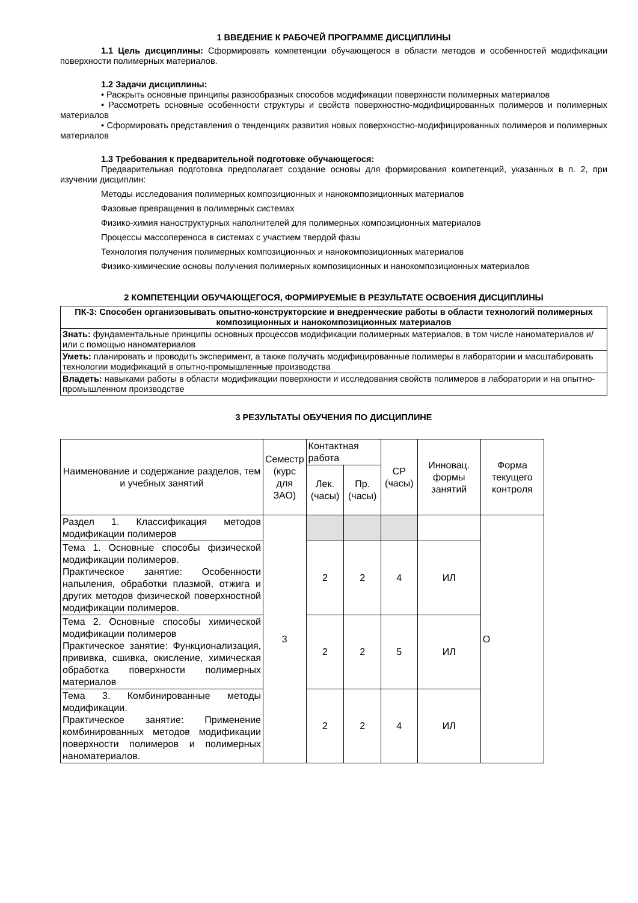1 ВВЕДЕНИЕ К РАБОЧЕЙ ПРОГРАММЕ ДИСЦИПЛИНЫ
1.1 Цель дисциплины: Сформировать компетенции обучающегося в области методов и особенностей модификации поверхности полимерных материалов.
1.2 Задачи дисциплины:
• Раскрыть основные принципы разнообразных способов модификации поверхности полимерных материалов
• Рассмотреть основные особенности структуры и свойств поверхностно-модифицированных полимеров и полимерных материалов
• Сформировать представления о тенденциях развития новых поверхностно-модифицированных полимеров и полимерных материалов
1.3 Требования к предварительной подготовке обучающегося:
Предварительная подготовка предполагает создание основы для формирования компетенций, указанных в п. 2, при изучении дисциплин:
Методы исследования полимерных композиционных и нанокомпозиционных материалов
Фазовые превращения в полимерных системах
Физико-химия наноструктурных наполнителей для полимерных композиционных материалов
Процессы массопереноса в системах с участием твердой фазы
Технология получения полимерных композиционных и нанокомпозиционных материалов
Физико-химические основы получения полимерных композиционных и нанокомпозиционных материалов
2 КОМПЕТЕНЦИИ ОБУЧАЮЩЕГОСЯ, ФОРМИРУЕМЫЕ В РЕЗУЛЬТАТЕ ОСВОЕНИЯ ДИСЦИПЛИНЫ
| ПК-3: Способен организовывать опытно-конструкторские и внедренческие работы в области технологий полимерных композиционных и нанокомпозиционных материалов |
| --- |
| Знать: фундаментальные принципы основных процессов модификации полимерных материалов, в том числе наноматериалов и/или с помощью наноматериалов |
| Уметь: планировать и проводить эксперимент, а также получать модифицированные полимеры в лаборатории и масштабировать технологии модификаций в опытно-промышленные производства |
| Владеть: навыками работы в области модификации поверхности и исследования свойств полимеров в лаборатории и на опытно-промышленном производстве |
3 РЕЗУЛЬТАТЫ ОБУЧЕНИЯ ПО ДИСЦИПЛИНЕ
| Наименование и содержание разделов, тем и учебных занятий | Семестр (курс для ЗАО) | Контактная работа | | СР (часы) | Инновац. формы занятий | Форма текущего контроля |
| --- | --- | --- | --- | --- | --- | --- |
| | | Лек. (часы) | Пр. (часы) | | | |
| Раздел 1. Классификация методов модификации полимеров | 3 | | | | | О |
| Тема 1. Основные способы физической модификации полимеров. Практическое занятие: Особенности напыления, обработки плазмой, отжига и других методов физической поверхностной модификации полимеров. | | 2 | 2 | 4 | ИЛ | |
| Тема 2. Основные способы химической модификации полимеров Практическое занятие: Функционализация, прививка, сшивка, окисление, химическая обработка поверхности полимерных материалов | | 2 | 2 | 5 | ИЛ | |
| Тема 3. Комбинированные методы модификации. Практическое занятие: Применение комбинированных методов модификации поверхности полимеров и полимерных наноматериалов. | | 2 | 2 | 4 | ИЛ | |